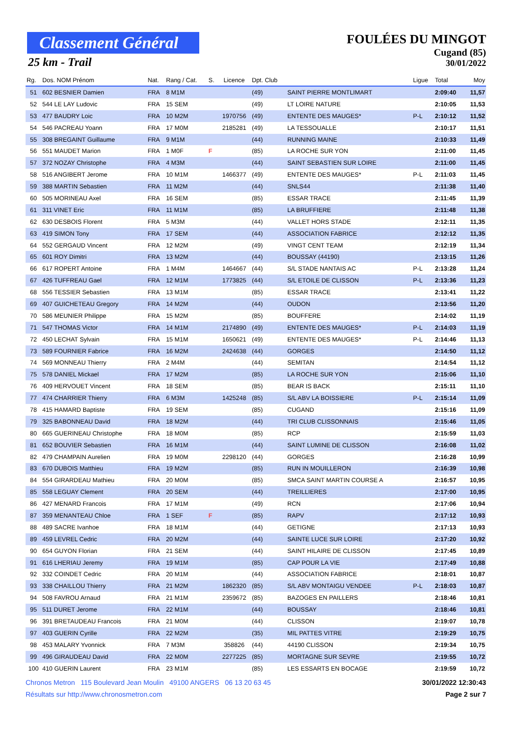Classement Général
25 km - Trail
FOULÉES DU MINGOT
Cugand (85)
30/01/2022
| Rg. | Dos. NOM Prénom | Nat. | Rang / Cat. | S. | Licence | Dpt. Club | | Ligue | Total | Moy |
| --- | --- | --- | --- | --- | --- | --- | --- | --- | --- | --- |
| 51 | 602 BESNIER Damien | FRA | 8 M1M | | | (49) | SAINT PIERRE MONTLIMART | | 2:09:40 | 11,57 |
| 52 | 544 LE LAY Ludovic | FRA | 15 SEM | | | (49) | LT LOIRE NATURE | | 2:10:05 | 11,53 |
| 53 | 477 BAUDRY Loic | FRA | 10 M2M | | 1970756 | (49) | ENTENTE DES MAUGES* | P-L | 2:10:12 | 11,52 |
| 54 | 546 PACREAU Yoann | FRA | 17 M0M | | 2185281 | (49) | LA TESSOUALLE | | 2:10:17 | 11,51 |
| 55 | 308 BREGAINT Guillaume | FRA | 9 M1M | | | (44) | RUNNING MAINE | | 2:10:33 | 11,49 |
| 56 | 551 MAUDET Marion | FRA | 1 M0F | F | | (85) | LA ROCHE SUR YON | | 2:11:00 | 11,45 |
| 57 | 372 NOZAY Christophe | FRA | 4 M3M | | | (44) | SAINT SEBASTIEN SUR LOIRE | | 2:11:00 | 11,45 |
| 58 | 516 ANGIBERT Jerome | FRA | 10 M1M | | 1466377 | (49) | ENTENTE DES MAUGES* | P-L | 2:11:03 | 11,45 |
| 59 | 388 MARTIN Sebastien | FRA | 11 M2M | | | (44) | SNLS44 | | 2:11:38 | 11,40 |
| 60 | 505 MORINEAU Axel | FRA | 16 SEM | | | (85) | ESSAR TRACE | | 2:11:45 | 11,39 |
| 61 | 311 VINET Eric | FRA | 11 M1M | | | (85) | LA BRUFFIERE | | 2:11:48 | 11,38 |
| 62 | 630 DESBOIS Florent | FRA | 5 M3M | | | (44) | VALLET HORS STADE | | 2:12:11 | 11,35 |
| 63 | 419 SIMON Tony | FRA | 17 SEM | | | (44) | ASSOCIATION FABRICE | | 2:12:12 | 11,35 |
| 64 | 552 GERGAUD Vincent | FRA | 12 M2M | | | (49) | VINGT CENT TEAM | | 2:12:19 | 11,34 |
| 65 | 601 ROY Dimitri | FRA | 13 M2M | | | (44) | BOUSSAY (44190) | | 2:13:15 | 11,26 |
| 66 | 617 ROPERT Antoine | FRA | 1 M4M | | 1464667 | (44) | S/L STADE NANTAIS AC | P-L | 2:13:28 | 11,24 |
| 67 | 426 TUFFREAU Gael | FRA | 12 M1M | | 1773825 | (44) | S/L ETOILE DE CLISSON | P-L | 2:13:36 | 11,23 |
| 68 | 556 TESSIER Sebastien | FRA | 13 M1M | | | (85) | ESSAR TRACE | | 2:13:41 | 11,22 |
| 69 | 407 GUICHETEAU Gregory | FRA | 14 M2M | | | (44) | OUDON | | 2:13:56 | 11,20 |
| 70 | 586 MEUNIER Philippe | FRA | 15 M2M | | | (85) | BOUFFERE | | 2:14:02 | 11,19 |
| 71 | 547 THOMAS Victor | FRA | 14 M1M | | 2174890 | (49) | ENTENTE DES MAUGES* | P-L | 2:14:03 | 11,19 |
| 72 | 450 LECHAT Sylvain | FRA | 15 M1M | | 1650621 | (49) | ENTENTE DES MAUGES* | P-L | 2:14:46 | 11,13 |
| 73 | 589 FOURNIER Fabrice | FRA | 16 M2M | | 2424638 | (44) | GORGES | | 2:14:50 | 11,12 |
| 74 | 569 MONNEAU Thierry | FRA | 2 M4M | | | (44) | SEMITAN | | 2:14:54 | 11,12 |
| 75 | 578 DANIEL Mickael | FRA | 17 M2M | | | (85) | LA ROCHE SUR YON | | 2:15:06 | 11,10 |
| 76 | 409 HERVOUET Vincent | FRA | 18 SEM | | | (85) | BEAR IS BACK | | 2:15:11 | 11,10 |
| 77 | 474 CHARRIER Thierry | FRA | 6 M3M | | 1425248 | (85) | S/L ABV LA BOISSIERE | P-L | 2:15:14 | 11,09 |
| 78 | 415 HAMARD Baptiste | FRA | 19 SEM | | | (85) | CUGAND | | 2:15:16 | 11,09 |
| 79 | 325 BABONNEAU David | FRA | 18 M2M | | | (44) | TRI CLUB CLISSONNAIS | | 2:15:46 | 11,05 |
| 80 | 665 GUERINEAU Christophe | FRA | 18 M0M | | | (85) | RCP | | 2:15:59 | 11,03 |
| 81 | 652 BOUVIER Sebastien | FRA | 16 M1M | | | (44) | SAINT LUMINE DE CLISSON | | 2:16:08 | 11,02 |
| 82 | 479 CHAMPAIN Aurelien | FRA | 19 M0M | | 2298120 | (44) | GORGES | | 2:16:28 | 10,99 |
| 83 | 670 DUBOIS Matthieu | FRA | 19 M2M | | | (85) | RUN IN MOUILLERON | | 2:16:39 | 10,98 |
| 84 | 554 GIRARDEAU Mathieu | FRA | 20 M0M | | | (85) | SMCA SAINT MARTIN COURSE A | | 2:16:57 | 10,95 |
| 85 | 558 LEGUAY Clement | FRA | 20 SEM | | | (44) | TREILLIERES | | 2:17:00 | 10,95 |
| 86 | 427 MENARD Francois | FRA | 17 M1M | | | (49) | RCN | | 2:17:06 | 10,94 |
| 87 | 359 MENANTEAU Chloe | FRA | 1 SEF | F | | (85) | RAPV | | 2:17:12 | 10,93 |
| 88 | 489 SACRE Ivanhoe | FRA | 18 M1M | | | (44) | GETIGNE | | 2:17:13 | 10,93 |
| 89 | 459 LEVREL Cedric | FRA | 20 M2M | | | (44) | SAINTE LUCE SUR LOIRE | | 2:17:20 | 10,92 |
| 90 | 654 GUYON Florian | FRA | 21 SEM | | | (44) | SAINT HILAIRE DE CLISSON | | 2:17:45 | 10,89 |
| 91 | 616 LHERIAU Jeremy | FRA | 19 M1M | | | (85) | CAP POUR LA VIE | | 2:17:49 | 10,88 |
| 92 | 332 COINDET Cedric | FRA | 20 M1M | | | (44) | ASSOCIATION FABRICE | | 2:18:01 | 10,87 |
| 93 | 338 CHAILLOU Thierry | FRA | 21 M2M | | 1862320 | (85) | S/L ABV MONTAIGU VENDEE | P-L | 2:18:03 | 10,87 |
| 94 | 508 FAVROU Arnaud | FRA | 21 M1M | | 2359672 | (85) | BAZOGES EN PAILLERS | | 2:18:46 | 10,81 |
| 95 | 511 DURET Jerome | FRA | 22 M1M | | | (44) | BOUSSAY | | 2:18:46 | 10,81 |
| 96 | 391 BRETAUDEAU Francois | FRA | 21 M0M | | | (44) | CLISSON | | 2:19:07 | 10,78 |
| 97 | 403 GUERIN Cyrille | FRA | 22 M2M | | | (35) | MIL PATTES VITRE | | 2:19:29 | 10,75 |
| 98 | 453 MALARY Yvonnick | FRA | 7 M3M | | 358826 | (44) | 44190 CLISSON | | 2:19:34 | 10,75 |
| 99 | 496 GIRAUDEAU David | FRA | 22 M0M | | 2277225 | (85) | MORTAGNE SUR SEVRE | | 2:19:55 | 10,72 |
| 100 | 410 GUERIN Laurent | FRA | 23 M1M | | | (85) | LES ESSARTS EN BOCAGE | | 2:19:59 | 10,72 |
Chronos Metron 115 Boulevard Jean Moulin 49100 ANGERS 06 13 20 63 45
30/01/2022 12:30:43
Résultats sur http://www.chronosmetron.com
Page 2 sur 7